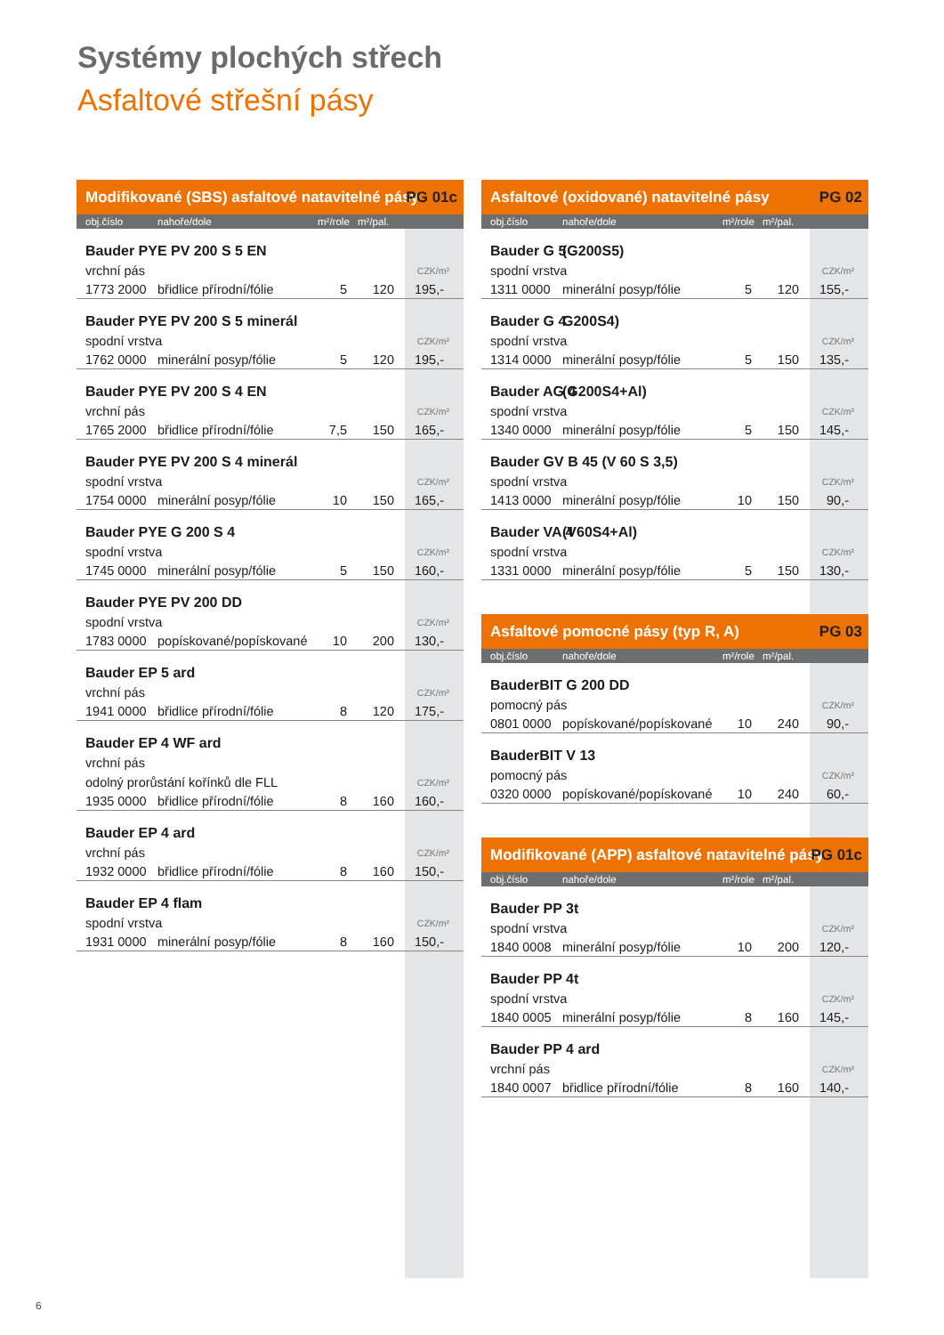Systémy plochých střech
Asfaltové střešní pásy
| Modifikované (SBS) asfaltové natavitelné pásy | | | | PG 01c |
| --- | --- | --- | --- | --- |
| obj.číslo | nahoře/dole | m²/role | m²/pal. | |
| Bauder PYE PV 200 S 5 EN | | | | |
| vrchní pás | | | | CZK/m² |
| 1773 2000 | břidlice přírodní/fólie | 5 | 120 | 195,- |
| Bauder PYE PV 200 S 5 minerál | | | | |
| spodní vrstva | | | | CZK/m² |
| 1762 0000 | minerální posyp/fólie | 5 | 120 | 195,- |
| Bauder PYE PV 200 S 4 EN | | | | |
| vrchní pás | | | | CZK/m² |
| 1765 2000 | břidlice přírodní/fólie | 7,5 | 150 | 165,- |
| Bauder PYE PV 200 S 4 minerál | | | | |
| spodní vrstva | | | | CZK/m² |
| 1754 0000 | minerální posyp/fólie | 10 | 150 | 165,- |
| Bauder PYE G 200 S 4 | | | | |
| spodní vrstva | | | | CZK/m² |
| 1745 0000 | minerální posyp/fólie | 5 | 150 | 160,- |
| Bauder PYE PV 200 DD | | | | |
| spodní vrstva | | | | CZK/m² |
| 1783 0000 | popískované/popískované | 10 | 200 | 130,- |
| Bauder EP 5 ard | | | | |
| vrchní pás | | | | CZK/m² |
| 1941 0000 | břidlice přírodní/fólie | 8 | 120 | 175,- |
| Bauder EP 4 WF ard | | | | |
| vrchní pás | | | | |
| odolný prorůstání kořínků dle FLL | | | | CZK/m² |
| 1935 0000 | břidlice přírodní/fólie | 8 | 160 | 160,- |
| Bauder EP 4 ard | | | | |
| vrchní pás | | | | CZK/m² |
| 1932 0000 | břidlice přírodní/fólie | 8 | 160 | 150,- |
| Bauder EP 4 flam | | | | |
| spodní vrstva | | | | CZK/m² |
| 1931 0000 | minerální posyp/fólie | 8 | 160 | 150,- |
| Asfaltové (oxidované) natavitelné pásy | | | | PG 02 |
| --- | --- | --- | --- | --- |
| obj.číslo | nahoře/dole | m²/role | m²/pal. | |
| Bauder G 5 | (G200S5) | | | |
| spodní vrstva | | | | CZK/m² |
| 1311 0000 | minerální posyp/fólie | 5 | 120 | 155,- |
| Bauder G 4 | G200S4) | | | |
| spodní vrstva | | | | CZK/m² |
| 1314 0000 | minerální posyp/fólie | 5 | 150 | 135,- |
| Bauder AG 4 | (G200S4+Al) | | | |
| spodní vrstva | | | | CZK/m² |
| 1340 0000 | minerální posyp/fólie | 5 | 150 | 145,- |
| Bauder GV B 45 (V 60 S 3,5) | | | | |
| spodní vrstva | | | | CZK/m² |
| 1413 0000 | minerální posyp/fólie | 10 | 150 | 90,- |
| Bauder VA 4 | (V60S4+Al) | | | |
| spodní vrstva | | | | CZK/m² |
| 1331 0000 | minerální posyp/fólie | 5 | 150 | 130,- |
| Asfaltové pomocné pásy (typ R, A) | | | | PG 03 |
| obj.číslo | nahoře/dole | m²/role | m²/pal. | |
| BauderBIT G 200 DD | | | | |
| pomocný pás | | | | CZK/m² |
| 0801 0000 | popískované/popískované | 10 | 240 | 90,- |
| BauderBIT V 13 | | | | |
| pomocný pás | | | | CZK/m² |
| 0320 0000 | popískované/popískované | 10 | 240 | 60,- |
| Modifikované (APP) asfaltové natavitelné pásy | | | | PG 01c |
| obj.číslo | nahoře/dole | m²/role | m²/pal. | |
| Bauder PP 3t | | | | |
| spodní vrstva | | | | CZK/m² |
| 1840 0008 | minerální posyp/fólie | 10 | 200 | 120,- |
| Bauder PP 4t | | | | |
| spodní vrstva | | | | CZK/m² |
| 1840 0005 | minerální posyp/fólie | 8 | 160 | 145,- |
| Bauder PP 4 ard | | | | |
| vrchní pás | | | | CZK/m² |
| 1840 0007 | břidlice přírodní/fólie | 8 | 160 | 140,- |
6